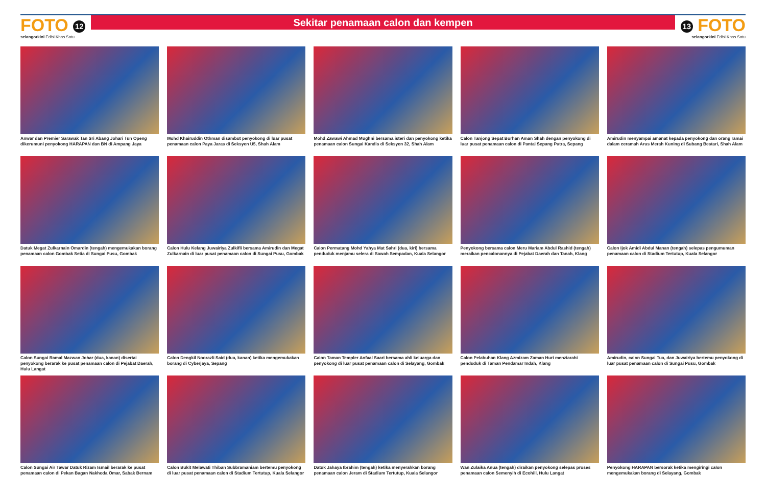FOTO 12
selangorkini Edisi Khas Satu
Sekitar penamaan calon dan kempen
13 FOTO
selangorkini Edisi Khas Satu
Anwar dan Premier Sarawak Tan Sri Abang Johari Tun Openg dikerumuni penyokong HARAPAN dan BN di Ampang Jaya
Mohd Khairuddin Othman disambut penyokong di luar pusat penamaan calon Paya Jaras di Seksyen U5, Shah Alam
Mohd Zawawi Ahmad Mughni bersama isteri dan penyokong ketika penamaan calon Sungai Kandis di Seksyen 32, Shah Alam
Calon Tanjong Sepat Borhan Aman Shah dengan penyokong di luar pusat penamaan calon di Pantai Sepang Putra, Sepang
Amirudin menyampai amanat kepada penyokong dan orang ramai dalam ceramah Arus Merah Kuning di Subang Bestari, Shah Alam
Datuk Megat Zulkarnain Omardin (tengah) mengemukakan borang penamaan calon Gombak Setia di Sungai Pusu, Gombak
Calon Hulu Kelang Juwairiya Zulkifli bersama Amirudin dan Megat Zulkarnain di luar pusat penamaan calon di Sungai Pusu, Gombak
Calon Permatang Mohd Yahya Mat Sahri (dua, kiri) bersama penduduk menjamu selera di Sawah Sempadan, Kuala Selangor
Penyokong bersama calon Meru Mariam Abdul Rashid (tengah) meraikan pencalonannya di Pejabat Daerah dan Tanah, Klang
Calon Ijok Amidi Abdul Manan (tengah) selepas pengumuman penamaan calon di Stadium Tertutup, Kuala Selangor
Calon Sungai Ramal Mazwan Johar (dua, kanan) disertai penyokong berarak ke pusat penamaan calon di Pejabat Daerah, Hulu Langat
Calon Dengkil Noorazli Said (dua, kanan) ketika mengemukakan borang di Cyberjaya, Sepang
Calon Taman Templer Anfaal Saari bersama ahli keluarga dan penyokong di luar pusat penamaan calon di Selayang, Gombak
Calon Pelabuhan Klang Azmizam Zaman Huri menziarahi penduduk di Taman Pendamar Indah, Klang
Amirudin, calon Sungai Tua, dan Juwairiya bertemu penyokong di luar pusat penamaan calon di Sungai Pusu, Gombak
Calon Sungai Air Tawar Datuk Rizam Ismail berarak ke pusat penamaan calon di Pekan Bagan Nakhoda Omar, Sabak Bernam
Calon Bukit Melawati Thiban Subbramaniam bertemu penyokong di luar pusat penamaan calon di Stadium Tertutup, Kuala Selangor
Datuk Jahaya Ibrahim (tengah) ketika menyerahkan borang penamaan calon Jeram di Stadium Tertutup, Kuala Selangor
Wan Zulaika Anua (tengah) diraikan penyokong selepas proses penamaan calon Semenyih di Ecohill, Hulu Langat
Penyokong HARAPAN bersorak ketika mengiringi calon mengemukakan borang di Selayang, Gombak